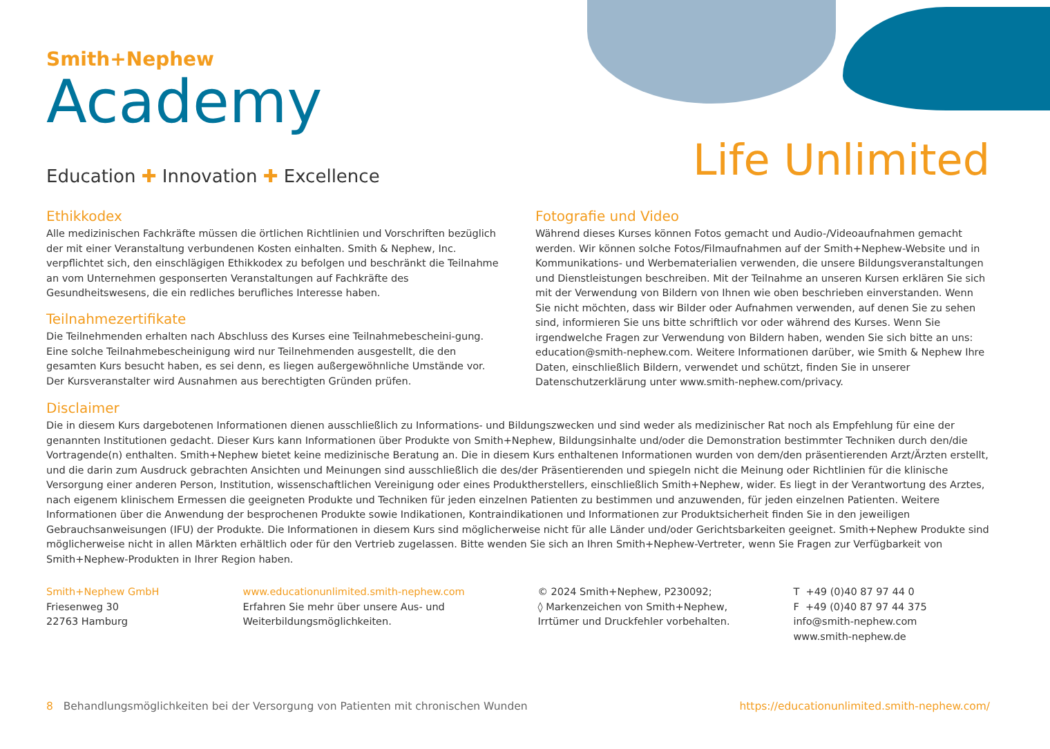Smith+Nephew
Academy
Education ✚ Innovation ✚ Excellence Life Unlimited
Ethikkodex
Alle medizinischen Fachkräfte müssen die örtlichen Richtlinien und Vorschriften bezüglich der mit einer Veranstaltung verbundenen Kosten einhalten. Smith & Nephew, Inc. verpflichtet sich, den einschlägigen Ethikkodex zu befolgen und beschränkt die Teilnahme an vom Unternehmen gesponserten Veranstaltungen auf Fachkräfte des Gesundheitswesens, die ein redliches berufliches Interesse haben.
Teilnahmezertifikate
Die Teilnehmenden erhalten nach Abschluss des Kurses eine Teilnahmebescheini-gung. Eine solche Teilnahmebescheinigung wird nur Teilnehmenden ausgestellt, die den gesamten Kurs besucht haben, es sei denn, es liegen außergewöhnliche Umstände vor. Der Kursveranstalter wird Ausnahmen aus berechtigten Gründen prüfen.
Fotografie und Video
Während dieses Kurses können Fotos gemacht und Audio-/Videoaufnahmen gemacht werden. Wir können solche Fotos/Filmaufnahmen auf der Smith+Nephew-Website und in Kommunikations- und Werbematerialien verwenden, die unsere Bildungsveranstaltungen und Dienstleistungen beschreiben. Mit der Teilnahme an unseren Kursen erklären Sie sich mit der Verwendung von Bildern von Ihnen wie oben beschrieben einverstanden. Wenn Sie nicht möchten, dass wir Bilder oder Aufnahmen verwenden, auf denen Sie zu sehen sind, informieren Sie uns bitte schriftlich vor oder während des Kurses. Wenn Sie irgendwelche Fragen zur Verwendung von Bildern haben, wenden Sie sich bitte an uns: education@smith-nephew.com. Weitere Informationen darüber, wie Smith & Nephew Ihre Daten, einschließlich Bildern, verwendet und schützt, finden Sie in unserer Datenschutzerklärung unter www.smith-nephew.com/privacy.
Disclaimer
Die in diesem Kurs dargebotenen Informationen dienen ausschließlich zu Informations- und Bildungszwecken und sind weder als medizinischer Rat noch als Empfehlung für eine der genannten Institutionen gedacht. Dieser Kurs kann Informationen über Produkte von Smith+Nephew, Bildungsinhalte und/oder die Demonstration bestimmter Techniken durch den/die Vortragende(n) enthalten. Smith+Nephew bietet keine medizinische Beratung an. Die in diesem Kurs enthaltenen Informationen wurden von dem/den präsentierenden Arzt/Ärzten erstellt, und die darin zum Ausdruck gebrachten Ansichten und Meinungen sind ausschließlich die des/der Präsentierenden und spiegeln nicht die Meinung oder Richtlinien für die klinische Versorgung einer anderen Person, Institution, wissenschaftlichen Vereinigung oder eines Produktherstellers, einschließlich Smith+Nephew, wider. Es liegt in der Verantwortung des Arztes, nach eigenem klinischem Ermessen die geeigneten Produkte und Techniken für jeden einzelnen Patienten zu bestimmen und anzuwenden, für jeden einzelnen Patienten. Weitere Informationen über die Anwendung der besprochenen Produkte sowie Indikationen, Kontraindikationen und Informationen zur Produktsicherheit finden Sie in den jeweiligen Gebrauchsanweisungen (IFU) der Produkte. Die Informationen in diesem Kurs sind möglicherweise nicht für alle Länder und/oder Gerichtsbarkeiten geeignet. Smith+Nephew Produkte sind möglicherweise nicht in allen Märkten erhältlich oder für den Vertrieb zugelassen. Bitte wenden Sie sich an Ihren Smith+Nephew-Vertreter, wenn Sie Fragen zur Verfügbarkeit von Smith+Nephew-Produkten in Ihrer Region haben.
Smith+Nephew GmbH
Friesenweg 30
22763 Hamburg
www.educationunlimited.smith-nephew.com
Erfahren Sie mehr über unsere Aus- und
Weiterbildungsmöglichkeiten.
© 2024 Smith+Nephew, P230092;
◊ Markenzeichen von Smith+Nephew,
Irrtümer und Druckfehler vorbehalten.
T +49 (0)40 87 97 44 0
F +49 (0)40 87 97 44 375
info@smith-nephew.com
www.smith-nephew.de
8 Behandlungsmöglichkeiten bei der Versorgung von Patienten mit chronischen Wunden https://educationunlimited.smith-nephew.com/